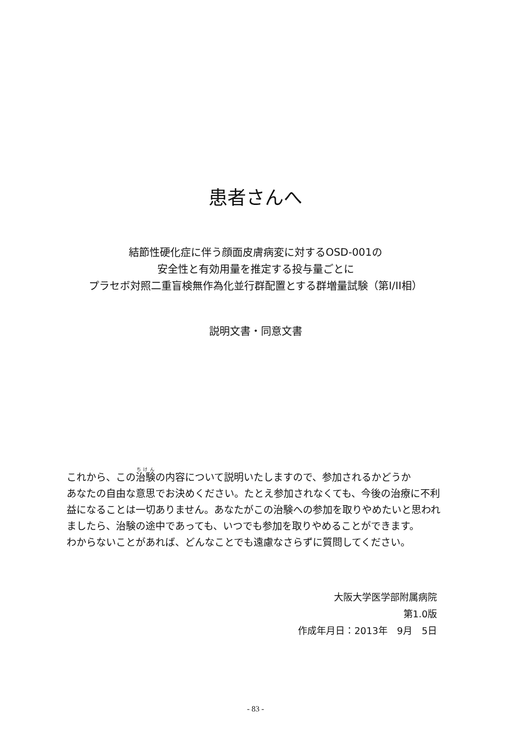患者さんへ
結節性硬化症に伴う顔面皮膚病変に対するOSD-001の
安全性と有効用量を推定する投与量ごとに
プラセボ対照二重盲検無作為化並行群配置とする群増量試験（第I/II相）
説明文書・同意文書
これから、この治験の内容について説明いたしますので、参加されるかどうか
あなたの自由な意思でお決めください。たとえ参加されなくても、今後の治療に不利益になることは一切ありません。あなたがこの治験への参加を取りやめたいと思われましたら、治験の途中であっても、いつでも参加を取りやめることができます。
わからないことがあれば、どんなことでも遠慮なさらずに質問してください。
大阪大学医学部附属病院
第1.0版
作成年月日：2013年　9月　5日
- 83 -